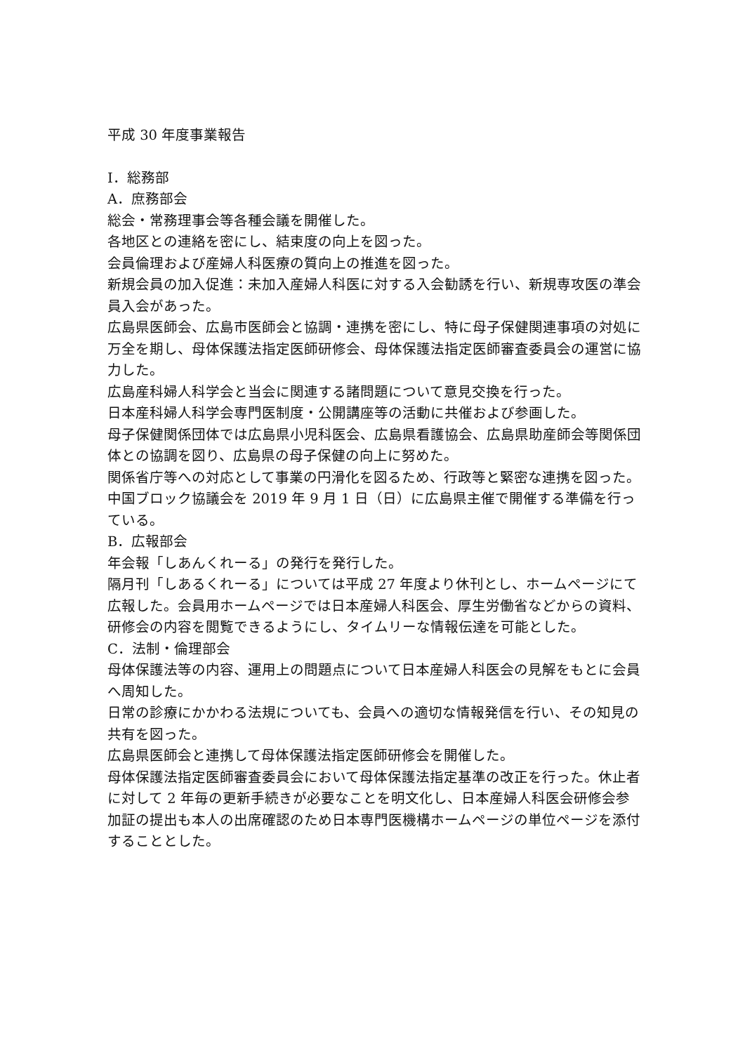平成 30 年度事業報告
Ⅰ．総務部
A．庶務部会
総会・常務理事会等各種会議を開催した。
各地区との連絡を密にし、結束度の向上を図った。
会員倫理および産婦人科医療の質向上の推進を図った。
新規会員の加入促進：未加入産婦人科医に対する入会勧誘を行い、新規専攻医の準会員入会があった。
広島県医師会、広島市医師会と協調・連携を密にし、特に母子保健関連事項の対処に万全を期し、母体保護法指定医師研修会、母体保護法指定医師審査委員会の運営に協力した。
広島産科婦人科学会と当会に関連する諸問題について意見交換を行った。
日本産科婦人科学会専門医制度・公開講座等の活動に共催および参画した。
母子保健関係団体では広島県小児科医会、広島県看護協会、広島県助産師会等関係団体との協調を図り、広島県の母子保健の向上に努めた。
関係省庁等への対応として事業の円滑化を図るため、行政等と緊密な連携を図った。
中国ブロック協議会を 2019 年 9 月 1 日（日）に広島県主催で開催する準備を行っている。
B．広報部会
年会報「しあんくれーる」の発行を発行した。
隔月刊「しあるくれーる」については平成 27 年度より休刊とし、ホームページにて広報した。会員用ホームページでは日本産婦人科医会、厚生労働省などからの資料、研修会の内容を閲覧できるようにし、タイムリーな情報伝達を可能とした。
C．法制・倫理部会
母体保護法等の内容、運用上の問題点について日本産婦人科医会の見解をもとに会員へ周知した。
日常の診療にかかわる法規についても、会員への適切な情報発信を行い、その知見の共有を図った。
広島県医師会と連携して母体保護法指定医師研修会を開催した。
母体保護法指定医師審査委員会において母体保護法指定基準の改正を行った。休止者に対して 2 年毎の更新手続きが必要なことを明文化し、日本産婦人科医会研修会参加証の提出も本人の出席確認のため日本専門医機構ホームページの単位ページを添付することとした。